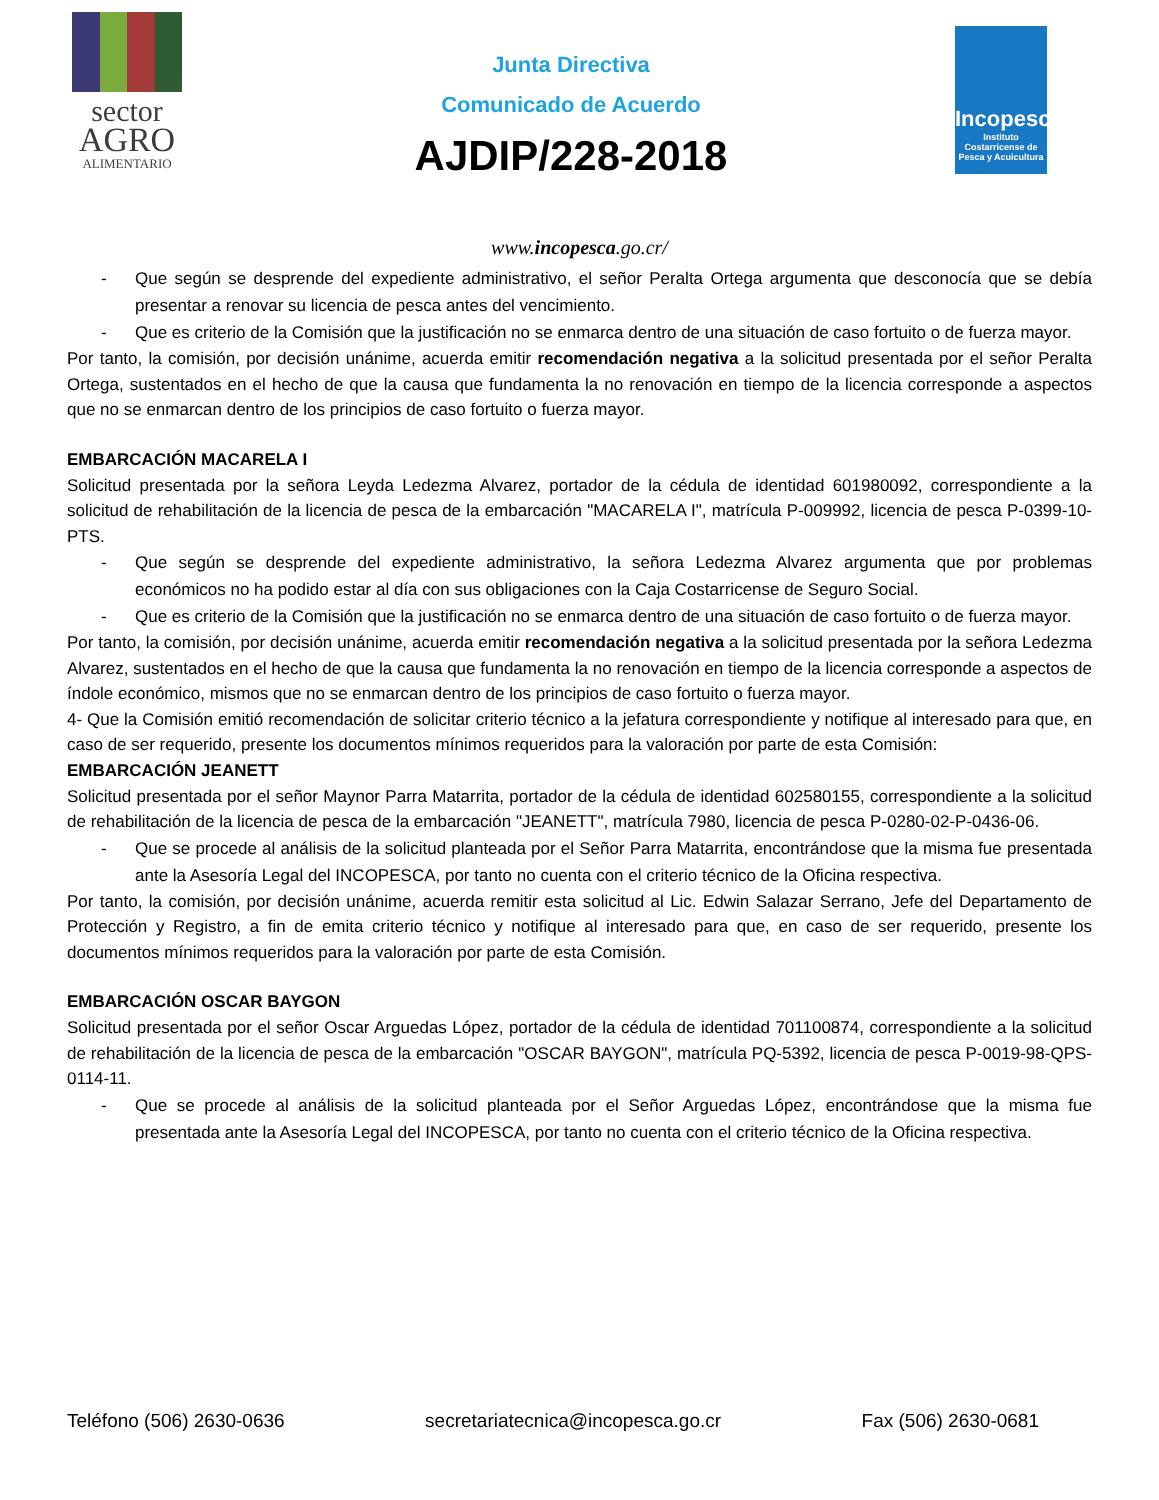sector
AGRO
ALIMENTARIO
Junta Directiva
Comunicado de Acuerdo
AJDIP/228-2018
Incopesca
Instituto Costarricense de Pesca y Acuicultura
www.incopesca.go.cr/
- Que según se desprende del expediente administrativo, el señor Peralta Ortega argumenta que desconocía que se debía presentar a renovar su licencia de pesca antes del vencimiento.
- Que es criterio de la Comisión que la justificación no se enmarca dentro de una situación de caso fortuito o de fuerza mayor.
Por tanto, la comisión, por decisión unánime, acuerda emitir recomendación negativa a la solicitud presentada por el señor Peralta Ortega, sustentados en el hecho de que la causa que fundamenta la no renovación en tiempo de la licencia corresponde a aspectos que no se enmarcan dentro de los principios de caso fortuito o fuerza mayor.
EMBARCACIÓN MACARELA I
Solicitud presentada por la señora Leyda Ledezma Alvarez, portador de la cédula de identidad 601980092, correspondiente a la solicitud de rehabilitación de la licencia de pesca de la embarcación "MACARELA I", matrícula P-009992, licencia de pesca P-0399-10-PTS.
- Que según se desprende del expediente administrativo, la señora Ledezma Alvarez argumenta que por problemas económicos no ha podido estar al día con sus obligaciones con la Caja Costarricense de Seguro Social.
- Que es criterio de la Comisión que la justificación no se enmarca dentro de una situación de caso fortuito o de fuerza mayor.
Por tanto, la comisión, por decisión unánime, acuerda emitir recomendación negativa a la solicitud presentada por la señora Ledezma Alvarez, sustentados en el hecho de que la causa que fundamenta la no renovación en tiempo de la licencia corresponde a aspectos de índole económico, mismos que no se enmarcan dentro de los principios de caso fortuito o fuerza mayor.
4- Que la Comisión emitió recomendación de solicitar criterio técnico a la jefatura correspondiente y notifique al interesado para que, en caso de ser requerido, presente los documentos mínimos requeridos para la valoración por parte de esta Comisión:
EMBARCACIÓN JEANETT
Solicitud presentada por el señor Maynor Parra Matarrita, portador de la cédula de identidad 602580155, correspondiente a la solicitud de rehabilitación de la licencia de pesca de la embarcación "JEANETT", matrícula 7980, licencia de pesca P-0280-02-P-0436-06.
- Que se procede al análisis de la solicitud planteada por el Señor Parra Matarrita, encontrándose que la misma fue presentada ante la Asesoría Legal del INCOPESCA, por tanto no cuenta con el criterio técnico de la Oficina respectiva.
Por tanto, la comisión, por decisión unánime, acuerda remitir esta solicitud al Lic. Edwin Salazar Serrano, Jefe del Departamento de Protección y Registro, a fin de emita criterio técnico y notifique al interesado para que, en caso de ser requerido, presente los documentos mínimos requeridos para la valoración por parte de esta Comisión.
EMBARCACIÓN OSCAR BAYGON
Solicitud presentada por el señor Oscar Arguedas López, portador de la cédula de identidad 701100874, correspondiente a la solicitud de rehabilitación de la licencia de pesca de la embarcación "OSCAR BAYGON", matrícula PQ-5392, licencia de pesca P-0019-98-QPS-0114-11.
- Que se procede al análisis de la solicitud planteada por el Señor Arguedas López, encontrándose que la misma fue presentada ante la Asesoría Legal del INCOPESCA, por tanto no cuenta con el criterio técnico de la Oficina respectiva.
Teléfono (506) 2630-0636 secretariatecnica@incopesca.go.cr Fax (506) 2630-0681